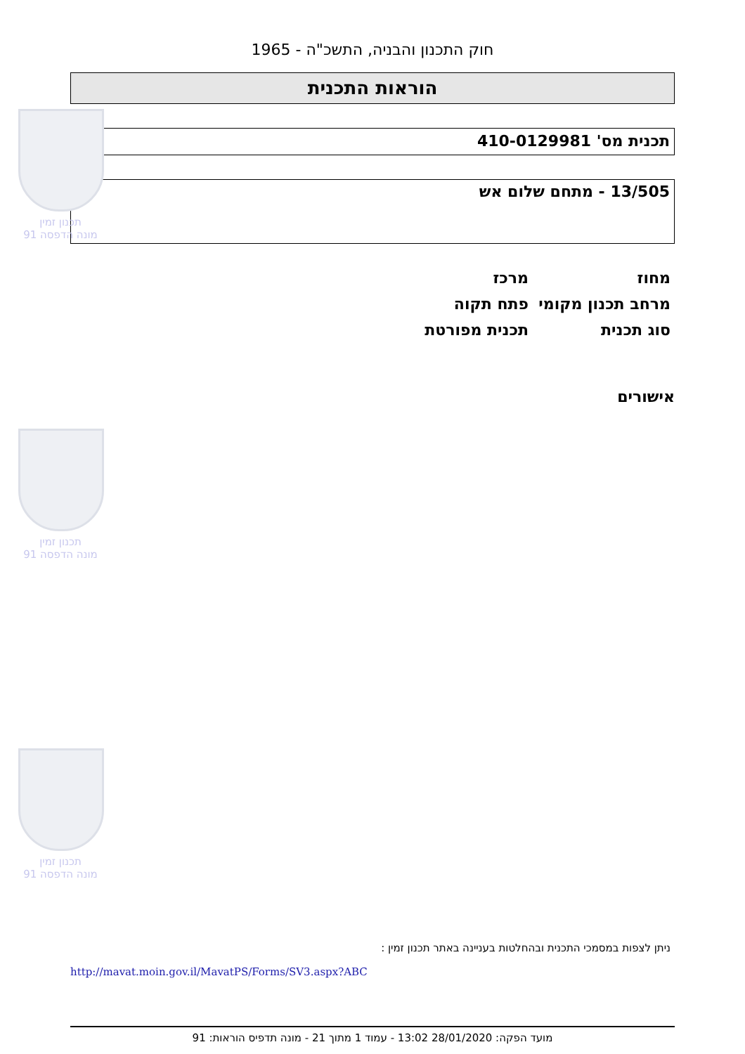תכנון זמין
מונה הדפסה 91
תכנון זמין
מונה הדפסה 91
תכנון זמין
מונה הדפסה 91
חוק התכנון והבניה, התשכ"ה - 1965
הוראות התכנית
תכנית מס' 410-0129981
13/505 - מתחם שלום אש
| מחוז | מרכז |
| מרחב תכנון מקומי | פתח תקוה |
| סוג תכנית | תכנית מפורטת |
אישורים
ניתן לצפות במסמכי התכנית ובהחלטות בעניינה באתר תכנון זמין :
http://mavat.moin.gov.il/MavatPS/Forms/SV3.aspx?ABC
מועד הפקה: 28/01/2020 13:02 - עמוד 1 מתוך 21 - מונה תדפיס הוראות: 91